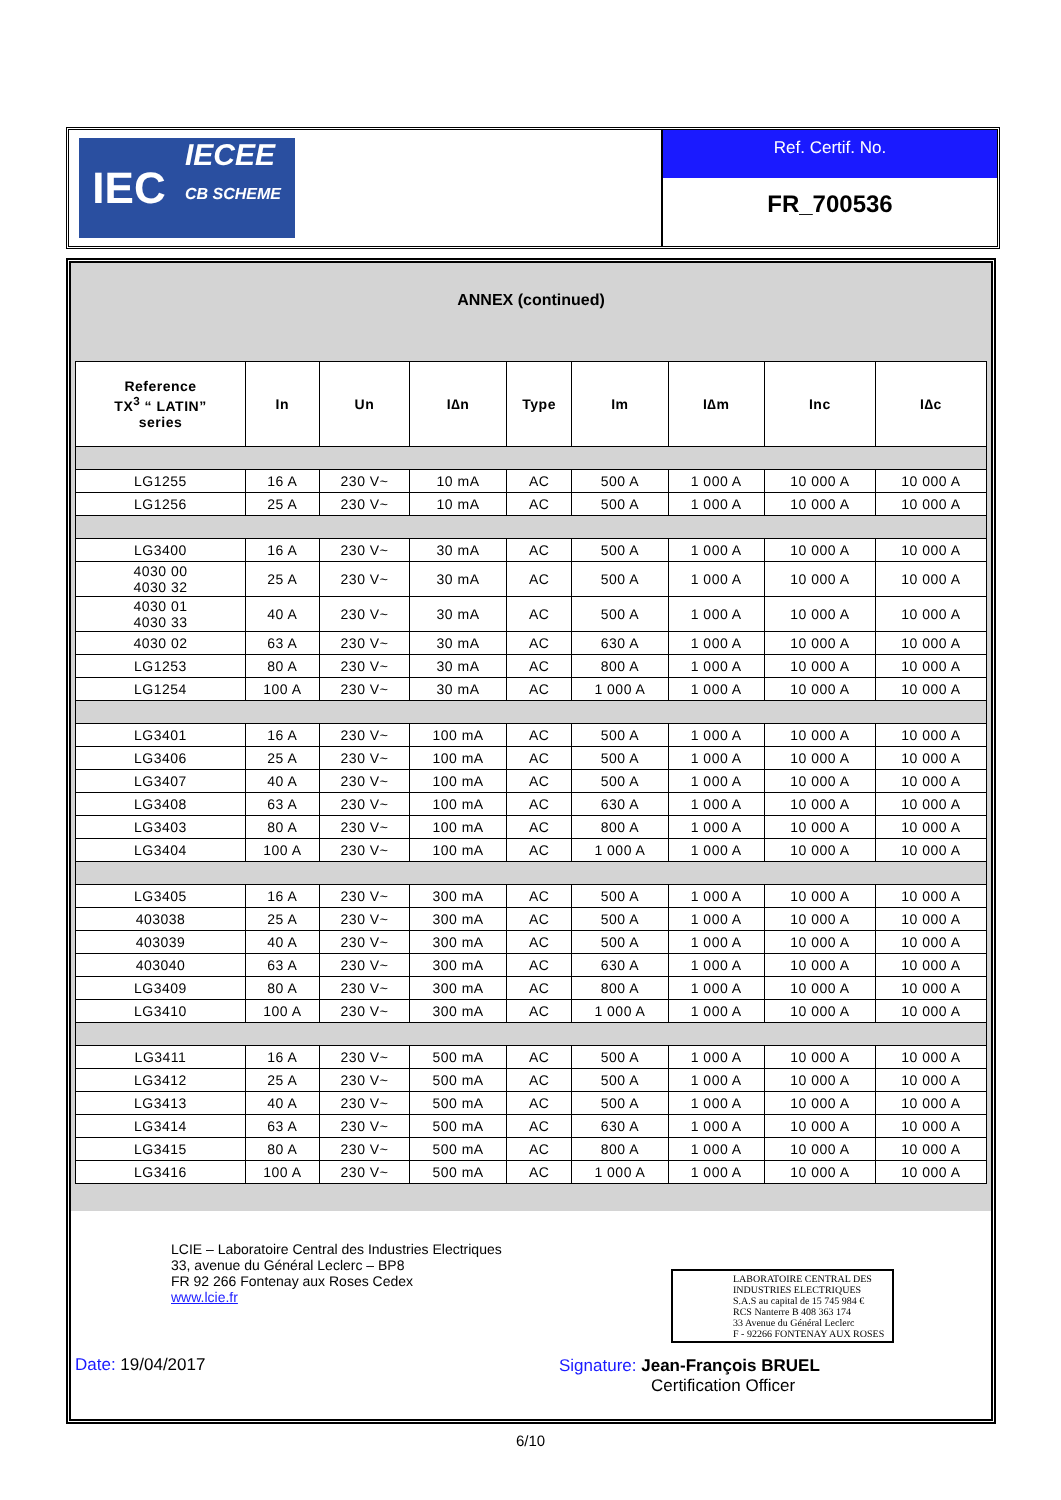IEC
IECEE
CB SCHEME
Ref. Certif. No.
FR_700536
ANNEX (continued)
| Reference TX<sup>3</sup> “ LATIN” series | In | Un | I∆n | Type | Im | I∆m | Inc | I∆c |
| --- | --- | --- | --- | --- | --- | --- | --- | --- |
| LG1255 | 16 A | 230 V~ | 10 mA | AC | 500 A | 1 000 A | 10 000 A | 10 000 A |
| LG1256 | 25 A | 230 V~ | 10 mA | AC | 500 A | 1 000 A | 10 000 A | 10 000 A |
| LG3400 | 16 A | 230 V~ | 30 mA | AC | 500 A | 1 000 A | 10 000 A | 10 000 A |
| 4030 00 4030 32 | 25 A | 230 V~ | 30 mA | AC | 500 A | 1 000 A | 10 000 A | 10 000 A |
| 4030 01 4030 33 | 40 A | 230 V~ | 30 mA | AC | 500 A | 1 000 A | 10 000 A | 10 000 A |
| 4030 02 | 63 A | 230 V~ | 30 mA | AC | 630 A | 1 000 A | 10 000 A | 10 000 A |
| LG1253 | 80 A | 230 V~ | 30 mA | AC | 800 A | 1 000 A | 10 000 A | 10 000 A |
| LG1254 | 100 A | 230 V~ | 30 mA | AC | 1 000 A | 1 000 A | 10 000 A | 10 000 A |
| LG3401 | 16 A | 230 V~ | 100 mA | AC | 500 A | 1 000 A | 10 000 A | 10 000 A |
| LG3406 | 25 A | 230 V~ | 100 mA | AC | 500 A | 1 000 A | 10 000 A | 10 000 A |
| LG3407 | 40 A | 230 V~ | 100 mA | AC | 500 A | 1 000 A | 10 000 A | 10 000 A |
| LG3408 | 63 A | 230 V~ | 100 mA | AC | 630 A | 1 000 A | 10 000 A | 10 000 A |
| LG3403 | 80 A | 230 V~ | 100 mA | AC | 800 A | 1 000 A | 10 000 A | 10 000 A |
| LG3404 | 100 A | 230 V~ | 100 mA | AC | 1 000 A | 1 000 A | 10 000 A | 10 000 A |
| LG3405 | 16 A | 230 V~ | 300 mA | AC | 500 A | 1 000 A | 10 000 A | 10 000 A |
| 403038 | 25 A | 230 V~ | 300 mA | AC | 500 A | 1 000 A | 10 000 A | 10 000 A |
| 403039 | 40 A | 230 V~ | 300 mA | AC | 500 A | 1 000 A | 10 000 A | 10 000 A |
| 403040 | 63 A | 230 V~ | 300 mA | AC | 630 A | 1 000 A | 10 000 A | 10 000 A |
| LG3409 | 80 A | 230 V~ | 300 mA | AC | 800 A | 1 000 A | 10 000 A | 10 000 A |
| LG3410 | 100 A | 230 V~ | 300 mA | AC | 1 000 A | 1 000 A | 10 000 A | 10 000 A |
| LG3411 | 16 A | 230 V~ | 500 mA | AC | 500 A | 1 000 A | 10 000 A | 10 000 A |
| LG3412 | 25 A | 230 V~ | 500 mA | AC | 500 A | 1 000 A | 10 000 A | 10 000 A |
| LG3413 | 40 A | 230 V~ | 500 mA | AC | 500 A | 1 000 A | 10 000 A | 10 000 A |
| LG3414 | 63 A | 230 V~ | 500 mA | AC | 630 A | 1 000 A | 10 000 A | 10 000 A |
| LG3415 | 80 A | 230 V~ | 500 mA | AC | 800 A | 1 000 A | 10 000 A | 10 000 A |
| LG3416 | 100 A | 230 V~ | 500 mA | AC | 1 000 A | 1 000 A | 10 000 A | 10 000 A |
LCIE – Laboratoire Central des Industries Electriques
33, avenue du Général Leclerc – BP8
FR 92 266 Fontenay aux Roses Cedex
www.lcie.fr
LABORATOIRE CENTRAL DES
INDUSTRIES ELECTRIQUES
S.A.S au capital de 15 745 984 €
RCS Nanterre B 408 363 174
33 Avenue du Général Leclerc
F - 92266 FONTENAY AUX ROSES
Date: 19/04/2017
Signature: Jean-François BRUEL
Certification Officer
6/10